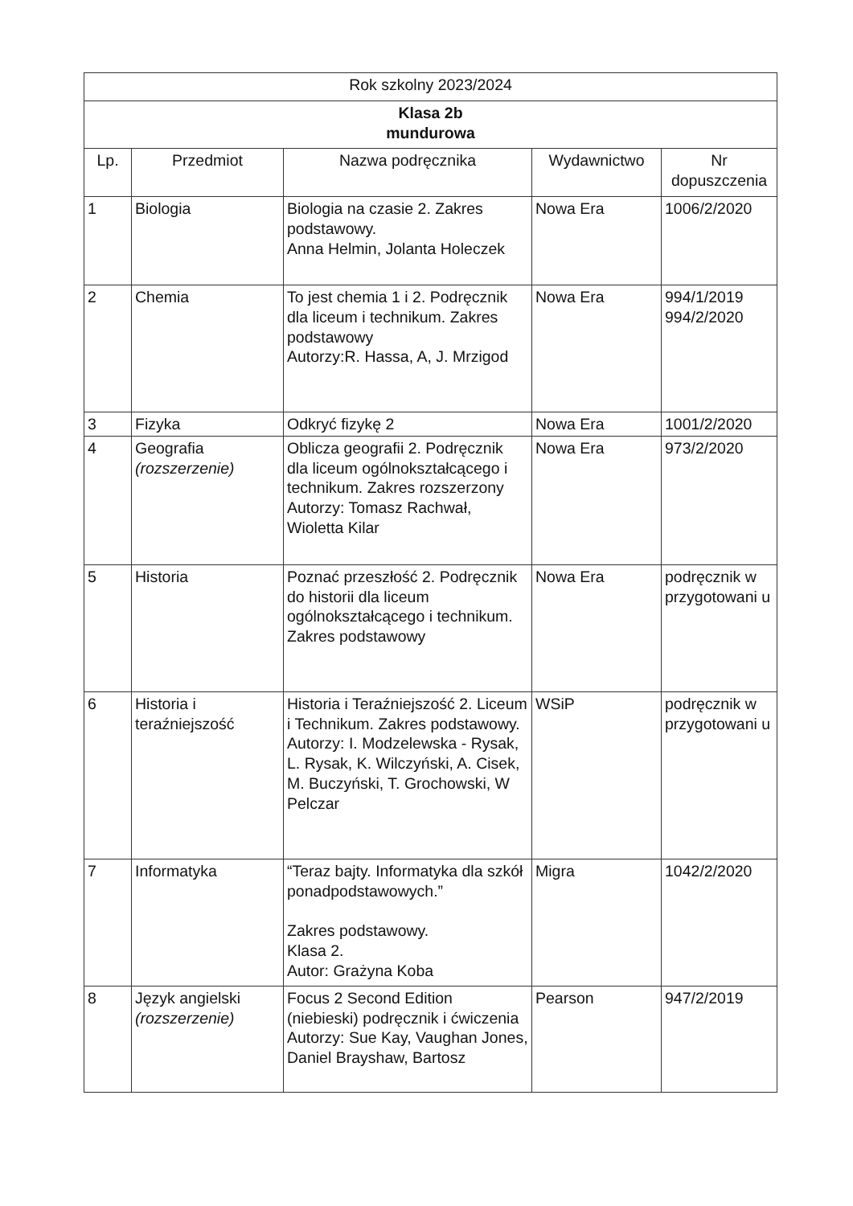| Rok szkolny 2023/2024 | | | | |
| --- | --- | --- | --- | --- |
| Klasa 2b mundurowa | | | | |
| Lp. | Przedmiot | Nazwa podręcznika | Wydawnictwo | Nr dopuszczenia |
| 1 | Biologia | Biologia na czasie 2. Zakres podstawowy. Anna Helmin, Jolanta Holeczek | Nowa Era | 1006/2/2020 |
| 2 | Chemia | To jest chemia 1 i 2. Podręcznik dla liceum i technikum. Zakres podstawowy Autorzy:R. Hassa, A, J. Mrzigod | Nowa Era | 994/1/2019 994/2/2020 |
| 3 | Fizyka | Odkryć fizykę 2 | Nowa Era | 1001/2/2020 |
| 4 | Geografia (rozszerzenie) | Oblicza geografii 2. Podręcznik dla liceum ogólnokształcącego i technikum. Zakres rozszerzony Autorzy: Tomasz Rachwał, Wioletta Kilar | Nowa Era | 973/2/2020 |
| 5 | Historia | Poznać przeszłość 2. Podręcznik do historii dla liceum ogólnokształcącego i technikum. Zakres podstawowy | Nowa Era | podręcznik w przygotowani u |
| 6 | Historia i teraźniejszość | Historia i Teraźniejszość 2. Liceum i Technikum. Zakres podstawowy. Autorzy: I. Modzelewska - Rysak, L. Rysak, K. Wilczyński, A. Cisek, M. Buczyński, T. Grochowski, W Pelczar | WSiP | podręcznik w przygotowani u |
| 7 | Informatyka | “Teraz bajty. Informatyka dla szkół ponadpodstawowych.” Zakres podstawowy. Klasa 2. Autor: Grażyna Koba | Migra | 1042/2/2020 |
| 8 | Język angielski (rozszerzenie) | Focus 2 Second Edition (niebieski) podręcznik i ćwiczenia Autorzy: Sue Kay, Vaughan Jones, Daniel Brayshaw, Bartosz | Pearson | 947/2/2019 |